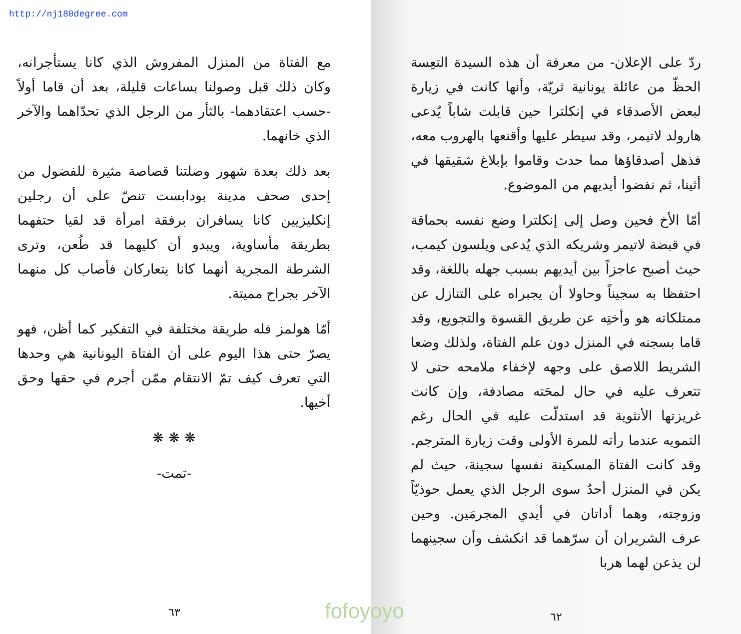http://nj180degree.com
ردّ على الإعلان- من معرفة أن هذه السيدة التعِسة الحظّ من عائلة يونانية ثريّة، وأنها كانت في زيارة لبعض الأصدقاء في إنكلترا حين قابلت شاباً يُدعى هارولد لاتيمر، وقد سيطر عليها وأقنعها بالهروب معه، فذهل أصدقاؤها مما حدث وقاموا بإبلاغ شقيقها في أثينا، ثم نفضوا أيديهم من الموضوع.
أمّا الأخ فحين وصل إلى إنكلترا وضع نفسه بحماقة في قبضة لاتيمر وشريكه الذي يُدعى ويلسون كيمب، حيث أصبح عاجزاً بين أيديهم بسبب جهله باللغة، وقد احتفظا به سجيناً وحاولا أن يجبراه على التنازل عن ممتلكاته هو وأختِه عن طريق القسوة والتجويع، وقد قاما بسجنه في المنزل دون علم الفتاة، ولذلك وضعا الشريط اللاصق على وجهه لإخفاء ملامحه حتى لا تتعرف عليه في حال لمحَته مصادفة، وإن كانت غريزتها الأنثوية قد استدلّت عليه في الحال رغم التمويه عندما رأته للمرة الأولى وقت زيارة المترجم. وقد كانت الفتاة المسكينة نفسها سجينة، حيث لم يكن في المنزل أحدٌ سوى الرجل الذي يعمل حوذيّاً وزوجته، وهما أداتان في أيدي المجرمَين. وحين عرف الشريران أن سرّهما قد انكشف وأن سجينهما لن يذعن لهما هربا
٦٢
مع الفتاة من المنزل المفروش الذي كانا يستأجرانه، وكان ذلك قبل وصولنا بساعات قليلة، بعد أن قاما أولاً -حسب اعتقادهما- بالثأر من الرجل الذي تحدّاهما والآخر الذي خانهما.
بعد ذلك بعدة شهور وصلتنا قصاصة مثيرة للفضول من إحدى صحف مدينة بودابست تنصّ على أن رجلين إنكليزيين كانا يسافران برفقة امرأة قد لقيا حتفهما بطريقة مأساوية، ويبدو أن كليهما قد طُعن، وترى الشرطة المجرية أنهما كانا يتعاركان فأصاب كل منهما الآخر بجراح مميتة.
أمّا هولمز فله طريقة مختلفة في التفكير كما أظن، فهو يصرّ حتى هذا اليوم على أن الفتاة اليونانية هي وحدها التي تعرف كيف تمّ الانتقام ممّن أجرم في حقها وحق أخيها.
❋ ❋ ❋
-تمت-
٦٣
fofoyoyo